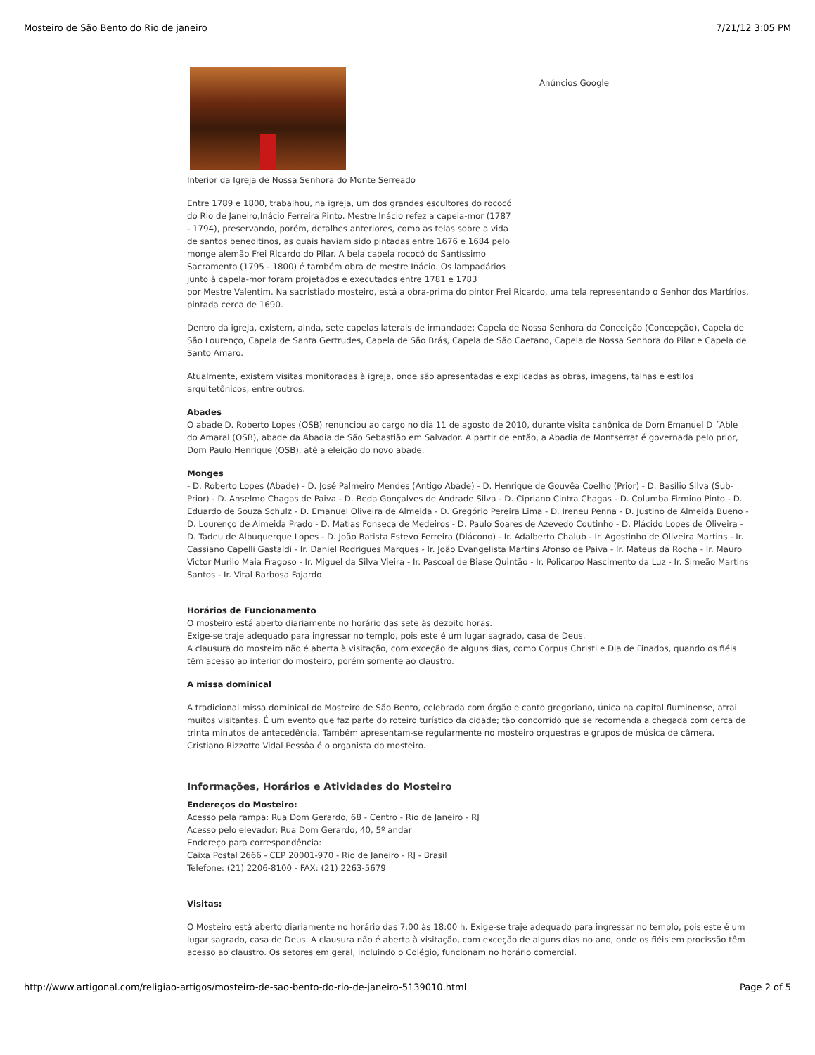Mosteiro de São Bento do Rio de janeiro 7/21/12 3:05 PM
Anúncios Google
Interior da Igreja de Nossa Senhora do Monte Serreado
Entre 1789 e 1800, trabalhou, na igreja, um dos grandes escultores do rococó
do Rio de Janeiro,Inácio Ferreira Pinto. Mestre Inácio refez a capela-mor (1787
- 1794), preservando, porém, detalhes anteriores, como as telas sobre a vida
de santos beneditinos, as quais haviam sido pintadas entre 1676 e 1684 pelo
monge alemão Frei Ricardo do Pilar. A bela capela rococó do Santíssimo
Sacramento (1795 - 1800) é também obra de mestre Inácio. Os lampadários
junto à capela-mor foram projetados e executados entre 1781 e 1783
por Mestre Valentim. Na sacristiado mosteiro, está a obra-prima do pintor Frei Ricardo, uma tela representando o Senhor dos Martírios, pintada cerca de 1690.
Dentro da igreja, existem, ainda, sete capelas laterais de irmandade: Capela de Nossa Senhora da Conceição (Concepção), Capela de São Lourenço, Capela de Santa Gertrudes, Capela de São Brás, Capela de São Caetano, Capela de Nossa Senhora do Pilar e Capela de Santo Amaro.
Atualmente, existem visitas monitoradas à igreja, onde são apresentadas e explicadas as obras, imagens, talhas e estilos arquitetônicos, entre outros.
Abades
O abade D. Roberto Lopes (OSB) renunciou ao cargo no dia 11 de agosto de 2010, durante visita canônica de Dom Emanuel D ´Able do Amaral (OSB), abade da Abadia de São Sebastião em Salvador. A partir de então, a Abadia de Montserrat é governada pelo prior, Dom Paulo Henrique (OSB), até a eleição do novo abade.
Monges
- D. Roberto Lopes (Abade) - D. José Palmeiro Mendes (Antigo Abade) - D. Henrique de Gouvêa Coelho (Prior) - D. Basílio Silva (Sub-Prior) - D. Anselmo Chagas de Paiva - D. Beda Gonçalves de Andrade Silva - D. Cipriano Cintra Chagas - D. Columba Firmino Pinto - D. Eduardo de Souza Schulz - D. Emanuel Oliveira de Almeida - D. Gregório Pereira Lima - D. Ireneu Penna - D. Justino de Almeida Bueno - D. Lourenço de Almeida Prado - D. Matias Fonseca de Medeiros - D. Paulo Soares de Azevedo Coutinho - D. Plácido Lopes de Oliveira - D. Tadeu de Albuquerque Lopes - D. João Batista Estevo Ferreira (Diácono) - Ir. Adalberto Chalub - Ir. Agostinho de Oliveira Martins - Ir. Cassiano Capelli Gastaldi - Ir. Daniel Rodrigues Marques - Ir. João Evangelista Martins Afonso de Paiva - Ir. Mateus da Rocha - Ir. Mauro Victor Murilo Maia Fragoso - Ir. Miguel da Silva Vieira - Ir. Pascoal de Biase Quintão - Ir. Policarpo Nascimento da Luz - Ir. Simeão Martins Santos - Ir. Vital Barbosa Fajardo
Horários de Funcionamento
O mosteiro está aberto diariamente no horário das sete às dezoito horas.
Exige-se traje adequado para ingressar no templo, pois este é um lugar sagrado, casa de Deus.
A clausura do mosteiro não é aberta à visitação, com exceção de alguns dias, como Corpus Christi e Dia de Finados, quando os fiéis têm acesso ao interior do mosteiro, porém somente ao claustro.
A missa dominical
A tradicional missa dominical do Mosteiro de São Bento, celebrada com órgão e canto gregoriano, única na capital fluminense, atrai muitos visitantes. É um evento que faz parte do roteiro turístico da cidade; tão concorrido que se recomenda a chegada com cerca de trinta minutos de antecedência. Também apresentam-se regularmente no mosteiro orquestras e grupos de música de câmera. Cristiano Rizzotto Vidal Pessôa é o organista do mosteiro.
Informações, Horários e Atividades do Mosteiro
Endereços do Mosteiro:
Acesso pela rampa: Rua Dom Gerardo, 68 - Centro - Rio de Janeiro - RJ
Acesso pelo elevador: Rua Dom Gerardo, 40, 5º andar
Endereço para correspondência:
Caixa Postal 2666 - CEP 20001-970 - Rio de Janeiro - RJ - Brasil
Telefone: (21) 2206-8100 - FAX: (21) 2263-5679
Visitas:
O Mosteiro está aberto diariamente no horário das 7:00 às 18:00 h. Exige-se traje adequado para ingressar no templo, pois este é um lugar sagrado, casa de Deus. A clausura não é aberta à visitação, com exceção de alguns dias no ano, onde os fiéis em procissão têm acesso ao claustro. Os setores em geral, incluindo o Colégio, funcionam no horário comercial.
http://www.artigonal.com/religiao-artigos/mosteiro-de-sao-bento-do-rio-de-janeiro-5139010.html Page 2 of 5